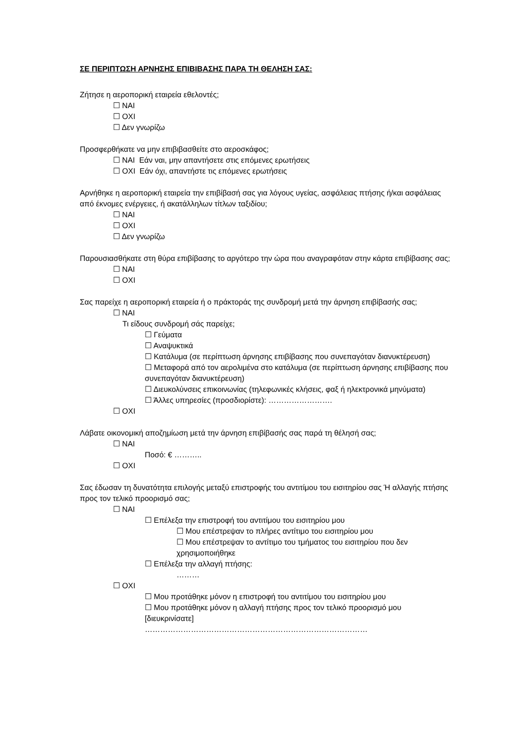ΣΕ ΠΕΡΙΠΤΩΣΗ ΑΡΝΗΣΗΣ ΕΠΙΒΙΒΑΣΗΣ ΠΑΡΑ ΤΗ ΘΕΛΗΣΗ ΣΑΣ:
Ζήτησε η αεροπορική εταιρεία εθελοντές;
☐ ΝΑΙ
☐ ΟΧΙ
☐ Δεν γνωρίζω
Προσφερθήκατε να μην επιβιβασθείτε στο αεροσκάφος;
☐ ΝΑΙ Εάν ναι, μην απαντήσετε στις επόμενες ερωτήσεις
☐ ΟΧΙ Εάν όχι, απαντήστε τις επόμενες ερωτήσεις
Αρνήθηκε η αεροπορική εταιρεία την επιβίβασή σας για λόγους υγείας, ασφάλειας πτήσης ή/και ασφάλειας από έκνομες ενέργειες, ή ακατάλληλων τίτλων ταξιδίου;
☐ ΝΑΙ
☐ ΟΧΙ
☐ Δεν γνωρίζω
Παρουσιασθήκατε στη θύρα επιβίβασης το αργότερο την ώρα που αναγραφόταν στην κάρτα επιβίβασης σας;
☐ ΝΑΙ
☐ ΟΧΙ
Σας παρείχε η αεροπορική εταιρεία ή ο πράκτοράς της συνδρομή μετά την άρνηση επιβίβασής σας;
☐ ΝΑΙ
Τι είδους συνδρομή σάς παρείχε;
☐ Γεύματα
☐ Αναψυκτικά
☐ Κατάλυμα (σε περίπτωση άρνησης επιβίβασης που συνεπαγόταν διανυκτέρευση)
☐ Μεταφορά από τον αερολιμένα στο κατάλυμα (σε περίπτωση άρνησης επιβίβασης που συνεπαγόταν διανυκτέρευση)
☐ Διευκολύνσεις επικοινωνίας (τηλεφωνικές κλήσεις, φαξ ή ηλεκτρονικά μηνύματα)
☐ Άλλες υπηρεσίες (προσδιορίστε): …………………….
☐ ΟΧΙ
Λάβατε οικονομική αποζημίωση μετά την άρνηση επιβίβασής σας παρά τη θέλησή σας;
☐ ΝΑΙ
Ποσό: € ………..
☐ ΟΧΙ
Σας έδωσαν τη δυνατότητα επιλογής μεταξύ επιστροφής του αντιτίμου του εισιτηρίου σας Ή αλλαγής πτήσης προς τον τελικό προορισμό σας;
☐ ΝΑΙ
☐ Επέλεξα την επιστροφή του αντιτίμου του εισιτηρίου μου
☐ Μου επέστρεψαν το πλήρες αντίτιμο του εισιτηρίου μου
☐ Μου επέστρεψαν το αντίτιμο του τμήματος του εισιτηρίου που δεν χρησιμοποιήθηκε
☐ Επέλεξα την αλλαγή πτήσης:
………
☐ ΟΧΙ
☐ Μου προτάθηκε μόνον η επιστροφή του αντιτίμου του εισιτηρίου μου
☐ Μου προτάθηκε μόνον η αλλαγή πτήσης προς τον τελικό προορισμό μου [διευκρινίσατε]
……………………………………………………………………………